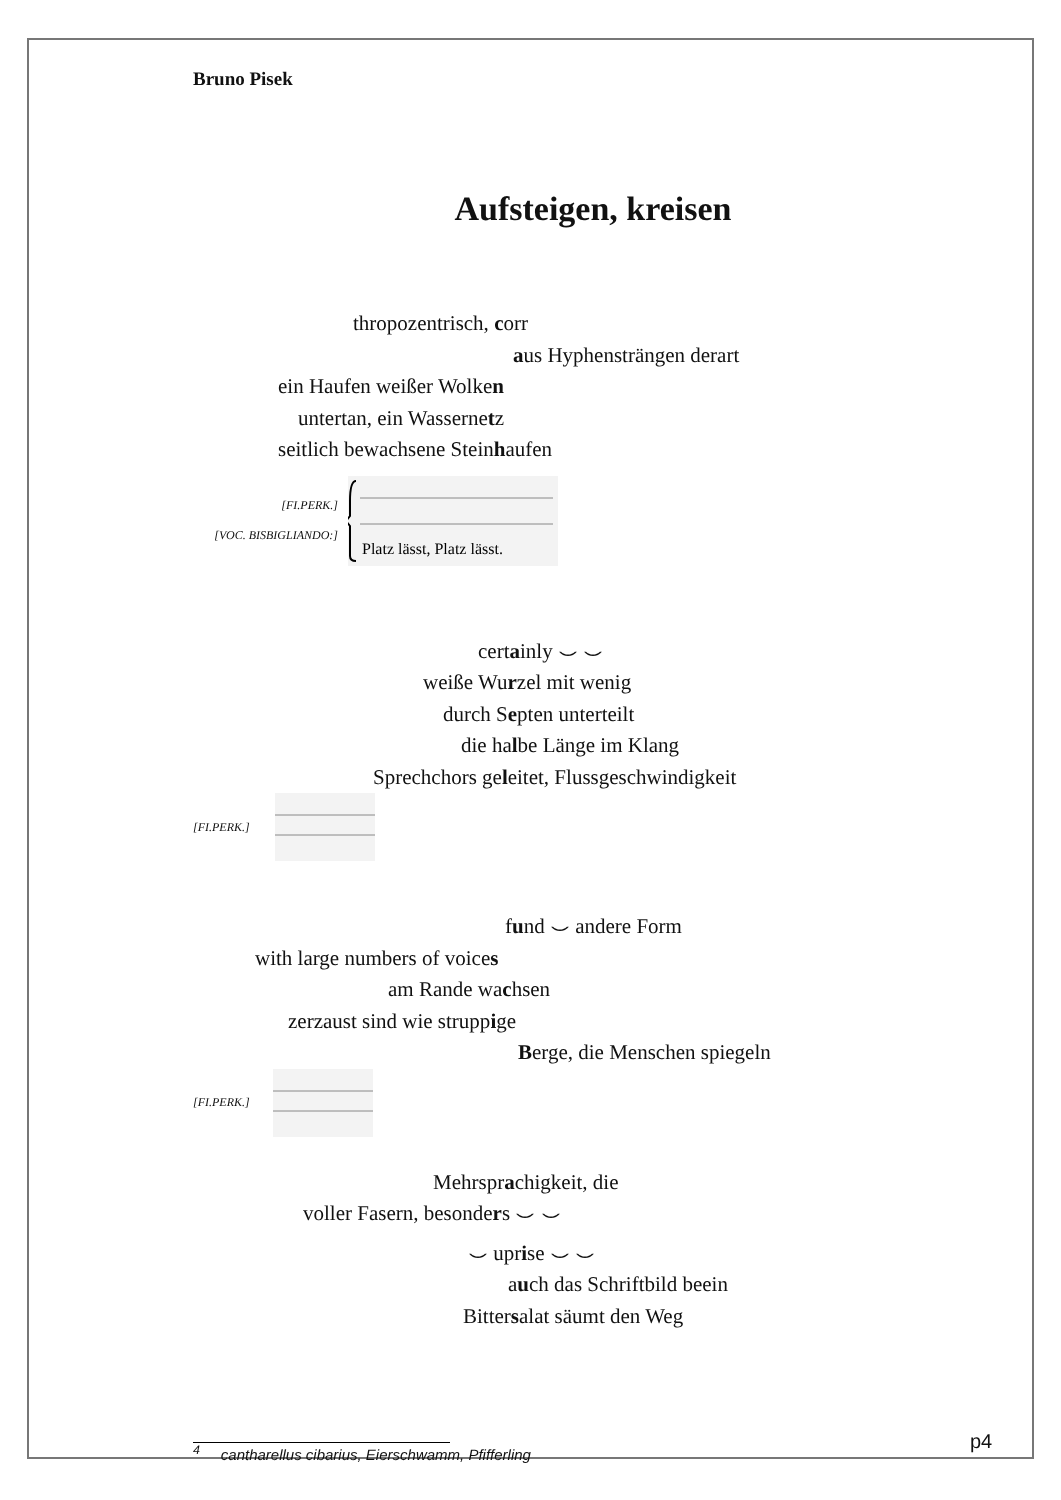Bruno Pisek
Aufsteigen, kreisen
thropozentrisch, corr
aus Hyphensträngen derart
ein Haufen weißer Wolken
untertan, ein Wassernetz
seitlich bewachsene Steinhaufen
[FI.PERK.]
[VOC. BISBIGLIANDO:]
Platz lässt, Platz lässt.
certainly ⌣ ⌣
weiße Wurzel mit wenig
durch Septen unterteilt
die halbe Länge im Klang
Sprechchors geleitet, Flussgeschwindigkeit
[FI.PERK.]
fund ⌣ andere Form
with large numbers of voices
am Rande wachsen
zerzaust sind wie struppige
Berge, die Menschen spiegeln
[FI.PERK.]
Mehrsprachigkeit, die
voller Fasern, besonders ⌣ ⌣
⌣ uprise ⌣ ⌣
auch das Schriftbild beein
Bittersalat säumt den Weg
<sup>4</sup> cantharellus cibarius, Eierschwamm, Pfifferling
p4